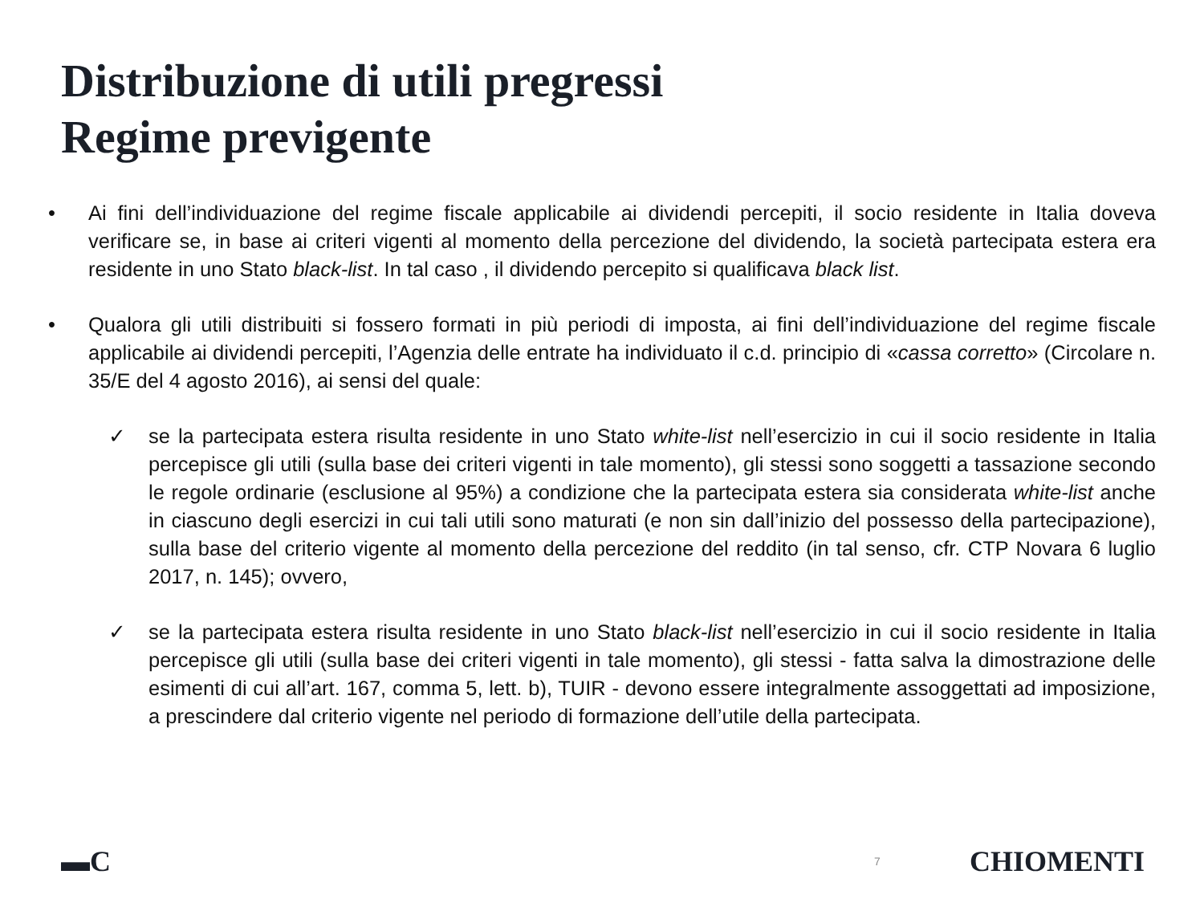Distribuzione di utili pregressi
Regime previgente
• Ai fini dell’individuazione del regime fiscale applicabile ai dividendi percepiti, il socio residente in Italia doveva verificare se, in base ai criteri vigenti al momento della percezione del dividendo, la società partecipata estera era residente in uno Stato black-list. In tal caso , il dividendo percepito si qualificava black list.
• Qualora gli utili distribuiti si fossero formati in più periodi di imposta, ai fini dell’individuazione del regime fiscale applicabile ai dividendi percepiti, l’Agenzia delle entrate ha individuato il c.d. principio di «cassa corretto» (Circolare n. 35/E del 4 agosto 2016), ai sensi del quale:
✓ se la partecipata estera risulta residente in uno Stato white-list nell’esercizio in cui il socio residente in Italia percepisce gli utili (sulla base dei criteri vigenti in tale momento), gli stessi sono soggetti a tassazione secondo le regole ordinarie (esclusione al 95%) a condizione che la partecipata estera sia considerata white-list anche in ciascuno degli esercizi in cui tali utili sono maturati (e non sin dall’inizio del possesso della partecipazione), sulla base del criterio vigente al momento della percezione del reddito (in tal senso, cfr. CTP Novara 6 luglio 2017, n. 145); ovvero,
✓ se la partecipata estera risulta residente in uno Stato black-list nell’esercizio in cui il socio residente in Italia percepisce gli utili (sulla base dei criteri vigenti in tale momento), gli stessi - fatta salva la dimostrazione delle esimenti di cui all’art. 167, comma 5, lett. b), TUIR - devono essere integralmente assoggettati ad imposizione, a prescindere dal criterio vigente nel periodo di formazione dell’utile della partecipata.
▬C 7 CHIOMENTI